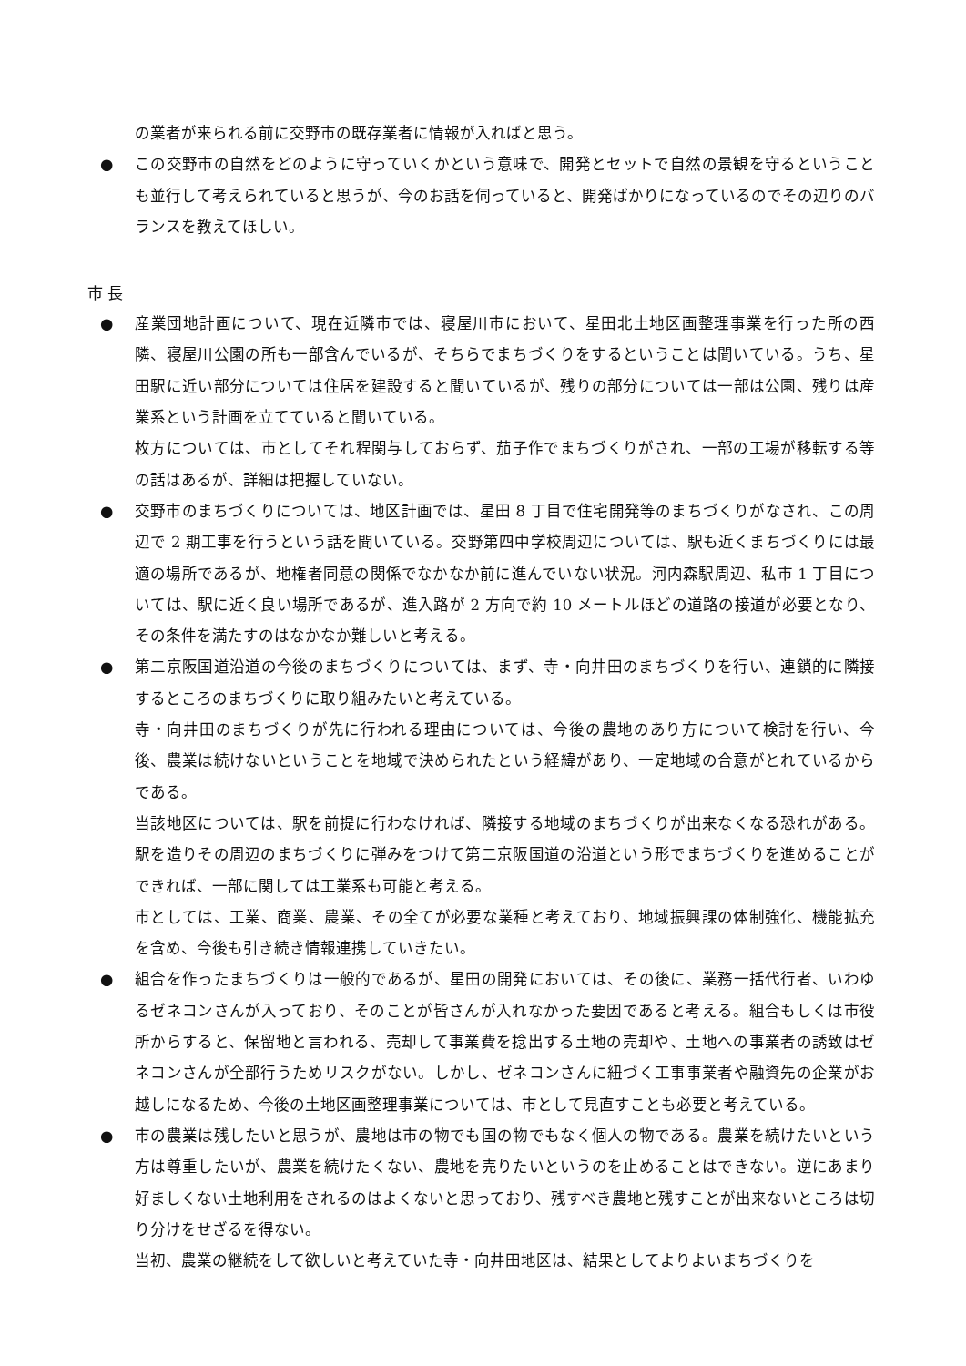の業者が来られる前に交野市の既存業者に情報が入ればと思う。
● この交野市の自然をどのように守っていくかという意味で、開発とセットで自然の景観を守るということも並行して考えられていると思うが、今のお話を伺っていると、開発ばかりになっているのでその辺りのバランスを教えてほしい。
市 長
● 産業団地計画について、現在近隣市では、寝屋川市において、星田北土地区画整理事業を行った所の西隣、寝屋川公園の所も一部含んでいるが、そちらでまちづくりをするということは聞いている。うち、星田駅に近い部分については住居を建設すると聞いているが、残りの部分については一部は公園、残りは産業系という計画を立てていると聞いている。
枚方については、市としてそれ程関与しておらず、茄子作でまちづくりがされ、一部の工場が移転する等の話はあるが、詳細は把握していない。
● 交野市のまちづくりについては、地区計画では、星田 8 丁目で住宅開発等のまちづくりがなされ、この周辺で 2 期工事を行うという話を聞いている。交野第四中学校周辺については、駅も近くまちづくりには最適の場所であるが、地権者同意の関係でなかなか前に進んでいない状況。河内森駅周辺、私市 1 丁目については、駅に近く良い場所であるが、進入路が 2 方向で約 10 メートルほどの道路の接道が必要となり、その条件を満たすのはなかなか難しいと考える。
● 第二京阪国道沿道の今後のまちづくりについては、まず、寺・向井田のまちづくりを行い、連鎖的に隣接するところのまちづくりに取り組みたいと考えている。
寺・向井田のまちづくりが先に行われる理由については、今後の農地のあり方について検討を行い、今後、農業は続けないということを地域で決められたという経緯があり、一定地域の合意がとれているからである。
当該地区については、駅を前提に行わなければ、隣接する地域のまちづくりが出来なくなる恐れがある。駅を造りその周辺のまちづくりに弾みをつけて第二京阪国道の沿道という形でまちづくりを進めることができれば、一部に関しては工業系も可能と考える。
市としては、工業、商業、農業、その全てが必要な業種と考えており、地域振興課の体制強化、機能拡充を含め、今後も引き続き情報連携していきたい。
● 組合を作ったまちづくりは一般的であるが、星田の開発においては、その後に、業務一括代行者、いわゆるゼネコンさんが入っており、そのことが皆さんが入れなかった要因であると考える。組合もしくは市役所からすると、保留地と言われる、売却して事業費を捻出する土地の売却や、土地への事業者の誘致はゼネコンさんが全部行うためリスクがない。しかし、ゼネコンさんに紐づく工事事業者や融資先の企業がお越しになるため、今後の土地区画整理事業については、市として見直すことも必要と考えている。
● 市の農業は残したいと思うが、農地は市の物でも国の物でもなく個人の物である。農業を続けたいという方は尊重したいが、農業を続けたくない、農地を売りたいというのを止めることはできない。逆にあまり好ましくない土地利用をされるのはよくないと思っており、残すべき農地と残すことが出来ないところは切り分けをせざるを得ない。
当初、農業の継続をして欲しいと考えていた寺・向井田地区は、結果としてよりよいまちづくりを